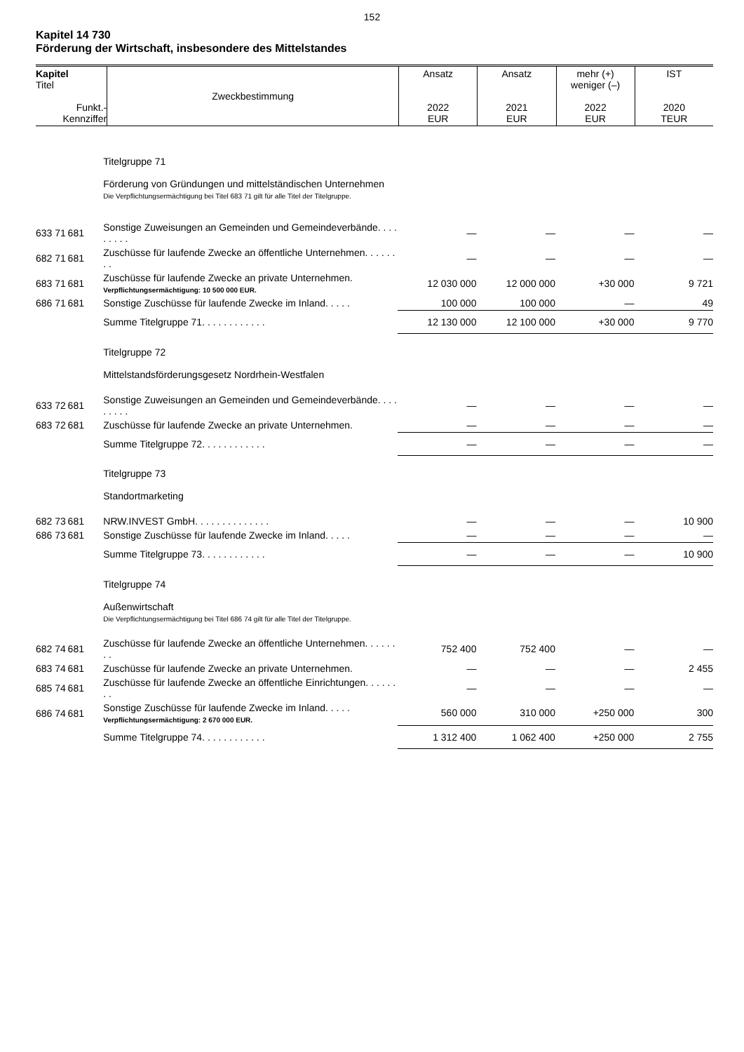152
Kapitel 14 730
Förderung der Wirtschaft, insbesondere des Mittelstandes
| Kapitel Titel Funkt.- Kennziffer | Zweckbestimmung | Ansatz 2022 EUR | Ansatz 2021 EUR | mehr (+) weniger (–) 2022 EUR | IST 2020 TEUR |
| | | Titelgruppe 71 Förderung von Gründungen und mittelständischen Unternehmen Die Verpflichtungsermächtigung bei Titel 683 71 gilt für alle Titel der Titelgruppe. | | | | |
| 633 71 | 681 | Sonstige Zuweisungen an Gemeinden und Gemeindeverbände. . . . . . . . . | — | — | — | — |
| 682 71 | 681 | Zuschüsse für laufende Zwecke an öffentliche Unternehmen. . . . . . . . | — | — | — | — |
| 683 71 | 681 | Zuschüsse für laufende Zwecke an private Unternehmen. Verpflichtungsermächtigung: 10 500 000 EUR. | 12 030 000 | 12 000 000 | +30 000 | 9 721 |
| 686 71 | 681 | Sonstige Zuschüsse für laufende Zwecke im Inland. . . . . | 100 000 | 100 000 | — | 49 |
| | | Summe Titelgruppe 71. . . . . . . . . . . . | 12 130 000 | 12 100 000 | +30 000 | 9 770 |
| | | Titelgruppe 72 Mittelstandsförderungsgesetz Nordrhein-Westfalen | | | | |
| 633 72 | 681 | Sonstige Zuweisungen an Gemeinden und Gemeindeverbände. . . . . . . . . | — | — | — | — |
| 683 72 | 681 | Zuschüsse für laufende Zwecke an private Unternehmen. | — | — | — | — |
| | | Summe Titelgruppe 72. . . . . . . . . . . . | — | — | — | — |
| | | Titelgruppe 73 Standortmarketing | | | | |
| 682 73 | 681 | NRW.INVEST GmbH. . . . . . . . . . . . . . | — | — | — | 10 900 |
| 686 73 | 681 | Sonstige Zuschüsse für laufende Zwecke im Inland. . . . . | — | — | — | — |
| | | Summe Titelgruppe 73. . . . . . . . . . . . | — | — | — | 10 900 |
| | | Titelgruppe 74 Außenwirtschaft Die Verpflichtungsermächtigung bei Titel 686 74 gilt für alle Titel der Titelgruppe. | | | | |
| 682 74 | 681 | Zuschüsse für laufende Zwecke an öffentliche Unternehmen. . . . . . . . | 752 400 | 752 400 | — | — |
| 683 74 | 681 | Zuschüsse für laufende Zwecke an private Unternehmen. | — | — | — | 2 455 |
| 685 74 | 681 | Zuschüsse für laufende Zwecke an öffentliche Einrichtungen. . . . . . . . | — | — | — | — |
| 686 74 | 681 | Sonstige Zuschüsse für laufende Zwecke im Inland. . . . . Verpflichtungsermächtigung: 2 670 000 EUR. | 560 000 | 310 000 | +250 000 | 300 |
| | | Summe Titelgruppe 74. . . . . . . . . . . . | 1 312 400 | 1 062 400 | +250 000 | 2 755 |